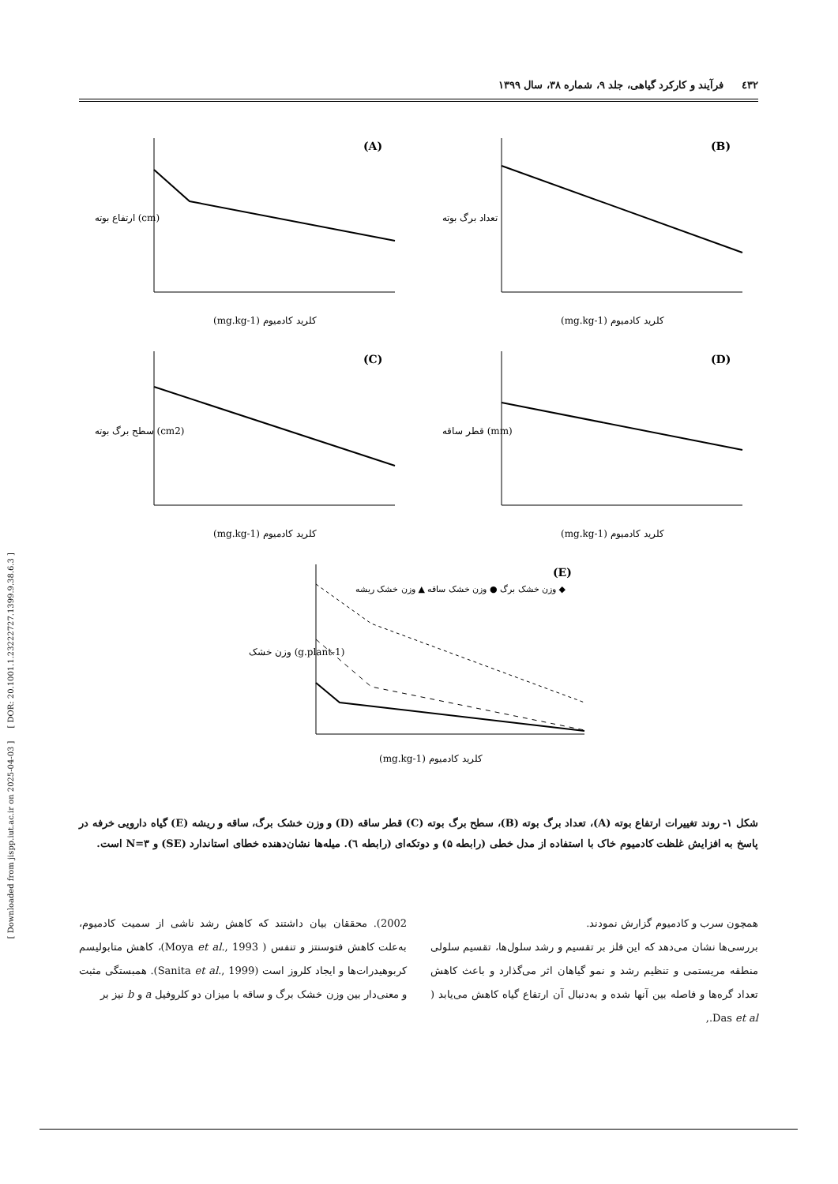٤٣٢ فرآیند و کارکرد گیاهی، جلد ۹، شماره ۳۸، سال ۱۳۹۹
[ Downloaded from jispp.iut.ac.ir on 2025-04-03 ] [ DOR: 20.1001.1.23222727.1399.9.38.6.3 ]
(A)
(mg.kg-1) کلرید کادمیوم
ارتفاع بوته (cm)
(B)
(mg.kg-1) کلرید کادمیوم
تعداد برگ بوته
(C)
(mg.kg-1) کلرید کادمیوم
سطح برگ بوته (cm2)
(D)
(mg.kg-1) کلرید کادمیوم
قطر ساقه (mm)
(E)
وزن خشک برگ ● وزن خشک ساقه ▲ وزن خشک ریشه ◆
(mg.kg-1) کلرید کادمیوم
وزن خشک (g.plant-1)
شکل ۱- روند تغییرات ارتفاع بوته (A)، تعداد برگ بوته (B)، سطح برگ بوته (C) قطر ساقه (D) و وزن خشک برگ، ساقه و ریشه (E) گیاه دارویی خرفه در پاسخ به افزایش غلظت کادمیوم خاک با استفاده از مدل خطی (رابطه ۵) و دوتکه‌ای (رابطه ٦). میله‌ها نشان‌دهنده خطای استاندارد (SE) و N=۳ است.
همچون سرب و کادمیوم گزارش نمودند.
بررسی‌ها نشان می‌دهد که این فلز بر تقسیم و رشد سلول‌ها، تقسیم سلولی منطقه مریستمی و تنظیم رشد و نمو گیاهان اثر می‌گذارد و باعث کاهش تعداد گره‌ها و فاصله بین آنها شده و به‌دنبال آن ارتفاع گیاه کاهش می‌یابد ( Das et al.,
2002). محققان بیان داشتند که کاهش رشد ناشی از سمیت کادمیوم، به‌علت کاهش فتوسنتز و تنفس ( Moya et al., 1993)، کاهش متابولیسم کربوهیدرات‌ها و ایجاد کلروز است (Sanita et al., 1999). همبستگی مثبت و معنی‌دار بین وزن خشک برگ و ساقه با میزان دو کلروفیل a و b نیز بر